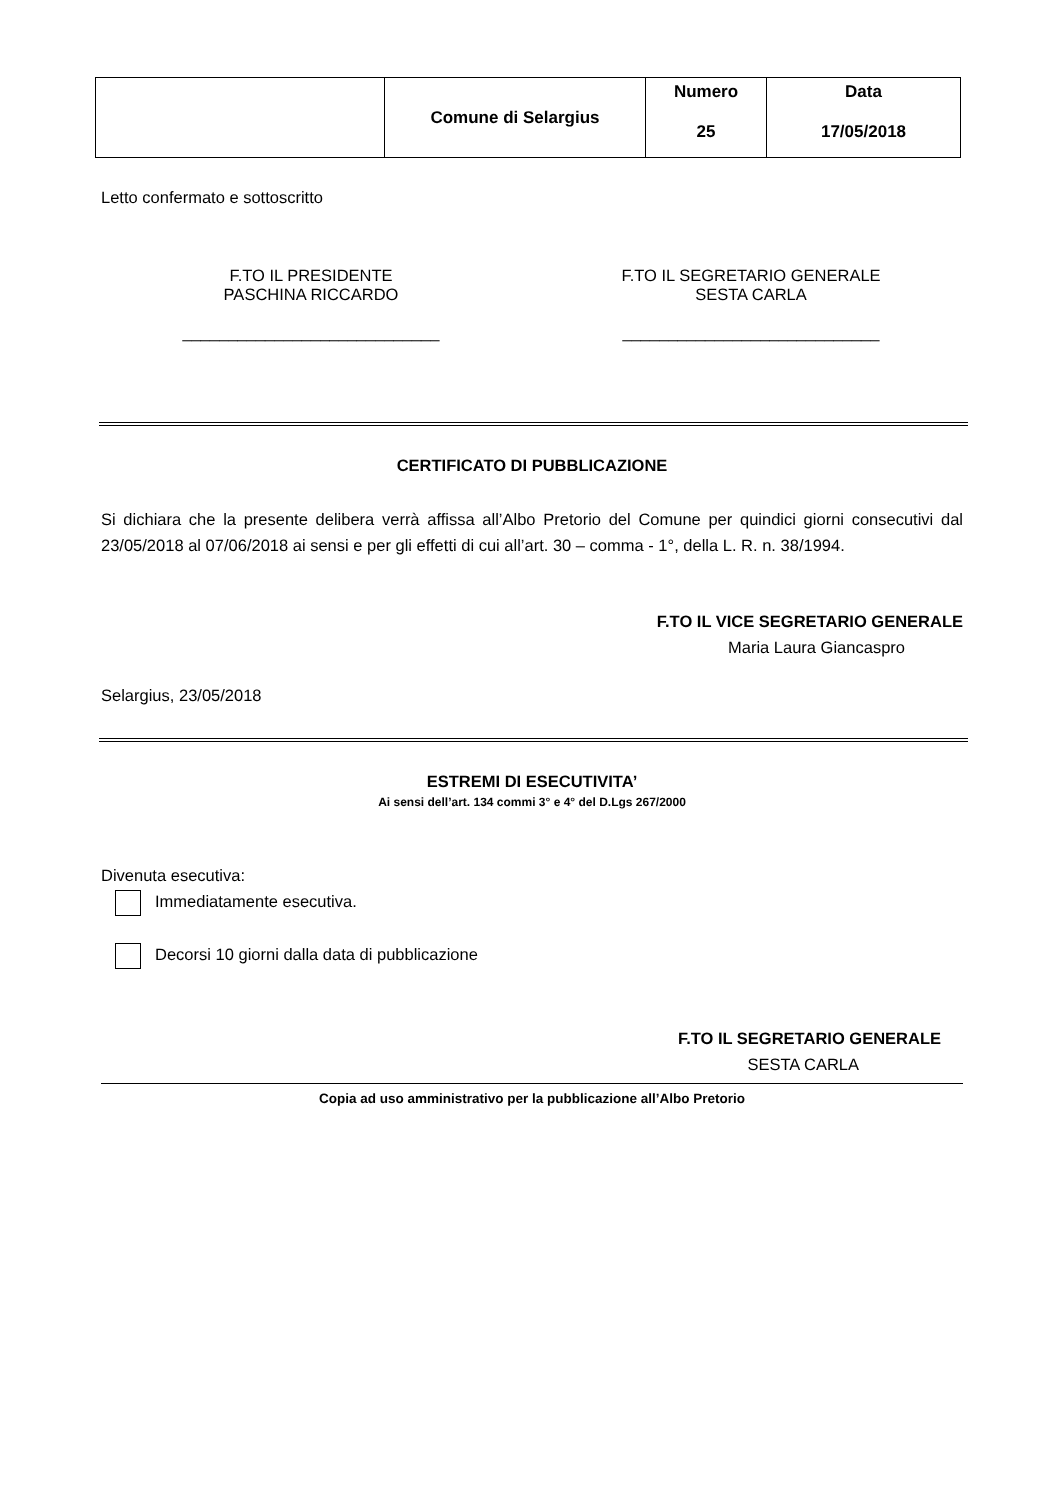| | Comune di Selargius | Numero 25 | Data 17/05/2018 |
Letto confermato e sottoscritto
F.TO IL PRESIDENTE
PASCHINA RICCARDO
____________________________
F.TO IL SEGRETARIO GENERALE
SESTA CARLA
____________________________
CERTIFICATO DI PUBBLICAZIONE
Si dichiara che la presente delibera verrà affissa all’Albo Pretorio del Comune per quindici giorni consecutivi dal 23/05/2018 al 07/06/2018 ai sensi e per gli effetti di cui all’art. 30 – comma - 1°, della L. R. n. 38/1994.
F.TO IL VICE SEGRETARIO GENERALE
Maria Laura Giancaspro
Selargius, 23/05/2018
ESTREMI DI ESECUTIVITA’
Ai sensi dell’art. 134 commi 3° e 4° del D.Lgs 267/2000
Divenuta esecutiva:
Immediatamente esecutiva.
Decorsi 10 giorni dalla data di pubblicazione
F.TO IL SEGRETARIO GENERALE
SESTA CARLA
Copia ad uso amministrativo per la pubblicazione all’Albo Pretorio